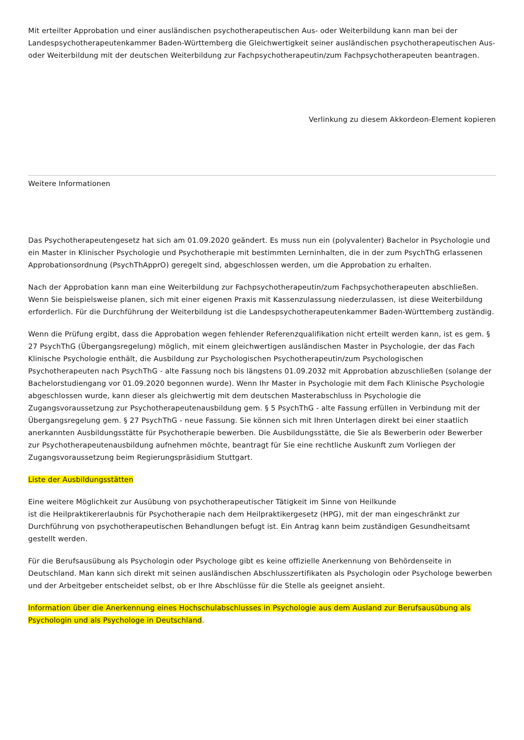Mit erteilter Approbation und einer ausländischen psychotherapeutischen Aus- oder Weiterbildung kann man bei der Landespsychotherapeutenkammer Baden-Württemberg die Gleichwertigkeit seiner ausländischen psychotherapeutischen Aus- oder Weiterbildung mit der deutschen Weiterbildung zur Fachpsychotherapeutin/zum Fachpsychotherapeuten beantragen.
Verlinkung zu diesem Akkordeon-Element kopieren
Weitere Informationen
Das Psychotherapeutengesetz hat sich am 01.09.2020 geändert. Es muss nun ein (polyvalenter) Bachelor in Psychologie und ein Master in Klinischer Psychologie und Psychotherapie mit bestimmten Lerninhalten, die in der zum PsychThG erlassenen Approbationsordnung (PsychThApprO) geregelt sind, abgeschlossen werden, um die Approbation zu erhalten.
Nach der Approbation kann man eine Weiterbildung zur Fachpsychotherapeutin/zum Fachpsychotherapeuten abschließen. Wenn Sie beispielsweise planen, sich mit einer eigenen Praxis mit Kassenzulassung niederzulassen, ist diese Weiterbildung erforderlich. Für die Durchführung der Weiterbildung ist die Landespsychotherapeutenkammer Baden-Württemberg zuständig.
Wenn die Prüfung ergibt, dass die Approbation wegen fehlender Referenzqualifikation nicht erteilt werden kann, ist es gem. § 27 PsychThG (Übergangsregelung) möglich, mit einem gleichwertigen ausländischen Master in Psychologie, der das Fach Klinische Psychologie enthält, die Ausbildung zur Psychologischen Psychotherapeutin/zum Psychologischen Psychotherapeuten nach PsychThG - alte Fassung noch bis längstens 01.09.2032 mit Approbation abzuschließen (solange der Bachelorstudiengang vor 01.09.2020 begonnen wurde). Wenn Ihr Master in Psychologie mit dem Fach Klinische Psychologie abgeschlossen wurde, kann dieser als gleichwertig mit dem deutschen Masterabschluss in Psychologie die Zugangsvoraussetzung zur Psychotherapeutenausbildung gem. § 5 PsychThG - alte Fassung erfüllen in Verbindung mit der Übergangsregelung gem. § 27 PsychThG - neue Fassung. Sie können sich mit Ihren Unterlagen direkt bei einer staatlich anerkannten Ausbildungsstätte für Psychotherapie bewerben. Die Ausbildungsstätte, die Sie als Bewerberin oder Bewerber zur Psychotherapeutenausbildung aufnehmen möchte, beantragt für Sie eine rechtliche Auskunft zum Vorliegen der Zugangsvoraussetzung beim Regierungspräsidium Stuttgart.
Liste der Ausbildungsstätten
Eine weitere Möglichkeit zur Ausübung von psychotherapeutischer Tätigkeit im Sinne von Heilkunde
ist die Heilpraktikererlaubnis für Psychotherapie nach dem Heilpraktikergesetz (HPG), mit der man eingeschränkt zur Durchführung von psychotherapeutischen Behandlungen befugt ist. Ein Antrag kann beim zuständigen Gesundheitsamt gestellt werden.
Für die Berufsausübung als Psychologin oder Psychologe gibt es keine offizielle Anerkennung von Behördenseite in Deutschland. Man kann sich direkt mit seinen ausländischen Abschlusszertifikaten als Psychologin oder Psychologe bewerben und der Arbeitgeber entscheidet selbst, ob er Ihre Abschlüsse für die Stelle als geeignet ansieht.
Information über die Anerkennung eines Hochschulabschlusses in Psychologie aus dem Ausland zur Berufsausübung als Psychologin und als Psychologe in Deutschland.